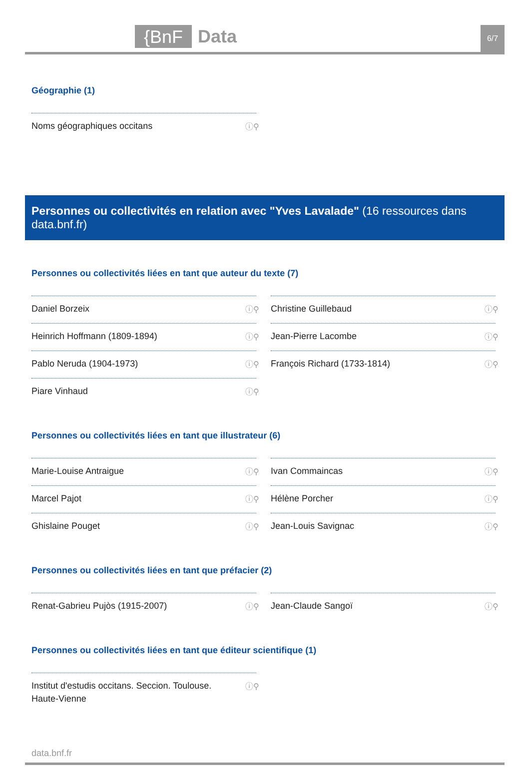{BnF Data 6/7
Géographie (1)
Noms géographiques occitans ⓘ⚲
Personnes ou collectivités en relation avec "Yves Lavalade" (16 ressources dans data.bnf.fr)
Personnes ou collectivités liées en tant que auteur du texte (7)
Daniel Borzeix ⓘ⚲
Christine Guillebaud ⓘ⚲
Heinrich Hoffmann (1809-1894) ⓘ⚲
Jean-Pierre Lacombe ⓘ⚲
Pablo Neruda (1904-1973) ⓘ⚲
François Richard (1733-1814) ⓘ⚲
Piare Vinhaud ⓘ⚲
Personnes ou collectivités liées en tant que illustrateur (6)
Marie-Louise Antraigue ⓘ⚲
Ivan Commaincas ⓘ⚲
Marcel Pajot ⓘ⚲
Hélène Porcher ⓘ⚲
Ghislaine Pouget ⓘ⚲
Jean-Louis Savignac ⓘ⚲
Personnes ou collectivités liées en tant que préfacier (2)
Renat-Gabrieu Pujòs (1915-2007) ⓘ⚲
Jean-Claude Sangoï ⓘ⚲
Personnes ou collectivités liées en tant que éditeur scientifique (1)
Institut d'estudis occitans. Seccion. Toulouse. Haute-Vienne ⓘ⚲
data.bnf.fr